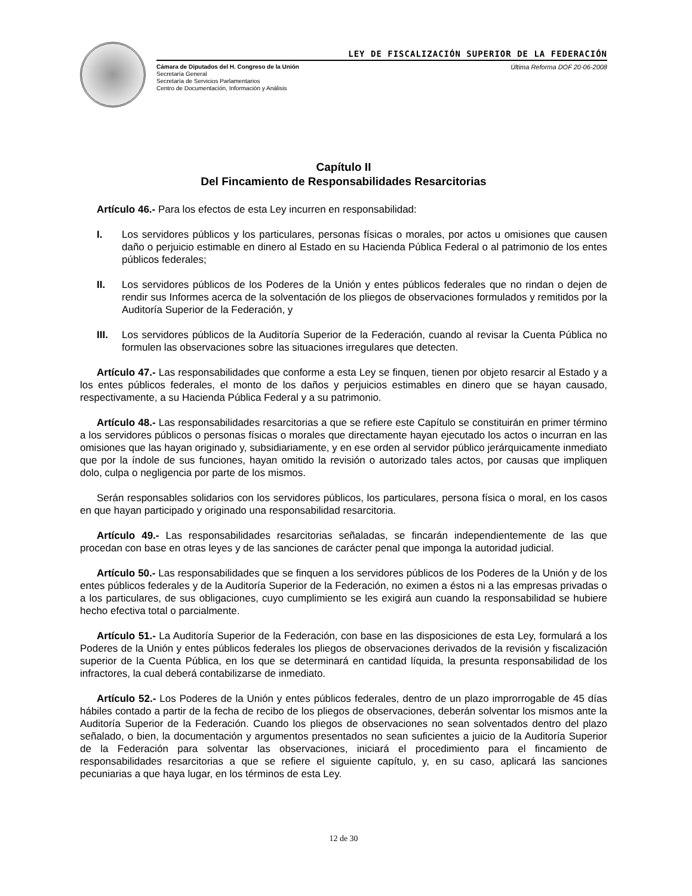LEY DE FISCALIZACIÓN SUPERIOR DE LA FEDERACIÓN
Cámara de Diputados del H. Congreso de la Unión
Secretaría General
Secretaría de Servicios Parlamentarios
Centro de Documentación, Información y Análisis
Última Reforma DOF 20-06-2008
Capítulo II
Del Fincamiento de Responsabilidades Resarcitorias
Artículo 46.- Para los efectos de esta Ley incurren en responsabilidad:
I. Los servidores públicos y los particulares, personas físicas o morales, por actos u omisiones que causen daño o perjuicio estimable en dinero al Estado en su Hacienda Pública Federal o al patrimonio de los entes públicos federales;
II. Los servidores públicos de los Poderes de la Unión y entes públicos federales que no rindan o dejen de rendir sus Informes acerca de la solventación de los pliegos de observaciones formulados y remitidos por la Auditoría Superior de la Federación, y
III. Los servidores públicos de la Auditoría Superior de la Federación, cuando al revisar la Cuenta Pública no formulen las observaciones sobre las situaciones irregulares que detecten.
Artículo 47.- Las responsabilidades que conforme a esta Ley se finquen, tienen por objeto resarcir al Estado y a los entes públicos federales, el monto de los daños y perjuicios estimables en dinero que se hayan causado, respectivamente, a su Hacienda Pública Federal y a su patrimonio.
Artículo 48.- Las responsabilidades resarcitorias a que se refiere este Capítulo se constituirán en primer término a los servidores públicos o personas físicas o morales que directamente hayan ejecutado los actos o incurran en las omisiones que las hayan originado y, subsidiariamente, y en ese orden al servidor público jerárquicamente inmediato que por la índole de sus funciones, hayan omitido la revisión o autorizado tales actos, por causas que impliquen dolo, culpa o negligencia por parte de los mismos.
Serán responsables solidarios con los servidores públicos, los particulares, persona física o moral, en los casos en que hayan participado y originado una responsabilidad resarcitoria.
Artículo 49.- Las responsabilidades resarcitorias señaladas, se fincarán independientemente de las que procedan con base en otras leyes y de las sanciones de carácter penal que imponga la autoridad judicial.
Artículo 50.- Las responsabilidades que se finquen a los servidores públicos de los Poderes de la Unión y de los entes públicos federales y de la Auditoría Superior de la Federación, no eximen a éstos ni a las empresas privadas o a los particulares, de sus obligaciones, cuyo cumplimiento se les exigirá aun cuando la responsabilidad se hubiere hecho efectiva total o parcialmente.
Artículo 51.- La Auditoría Superior de la Federación, con base en las disposiciones de esta Ley, formulará a los Poderes de la Unión y entes públicos federales los pliegos de observaciones derivados de la revisión y fiscalización superior de la Cuenta Pública, en los que se determinará en cantidad líquida, la presunta responsabilidad de los infractores, la cual deberá contabilizarse de inmediato.
Artículo 52.- Los Poderes de la Unión y entes públicos federales, dentro de un plazo improrrogable de 45 días hábiles contado a partir de la fecha de recibo de los pliegos de observaciones, deberán solventar los mismos ante la Auditoría Superior de la Federación. Cuando los pliegos de observaciones no sean solventados dentro del plazo señalado, o bien, la documentación y argumentos presentados no sean suficientes a juicio de la Auditoría Superior de la Federación para solventar las observaciones, iniciará el procedimiento para el fincamiento de responsabilidades resarcitorias a que se refiere el siguiente capítulo, y, en su caso, aplicará las sanciones pecuniarias a que haya lugar, en los términos de esta Ley.
12 de 30